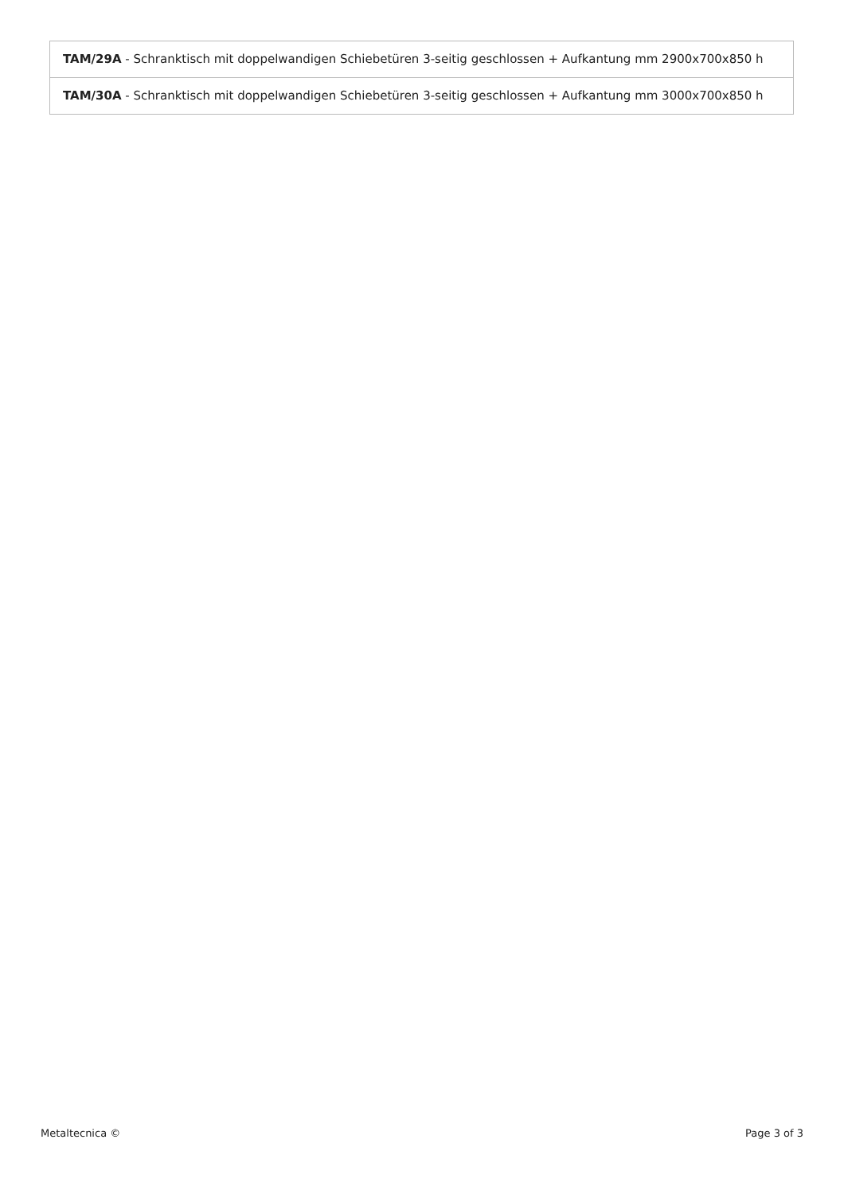| TAM/29A - Schranktisch mit doppelwandigen Schiebetüren 3-seitig geschlossen + Aufkantung mm 2900x700x850 h |
| TAM/30A - Schranktisch mit doppelwandigen Schiebetüren 3-seitig geschlossen + Aufkantung mm 3000x700x850 h |
Metaltecnica © Page 3 of 3